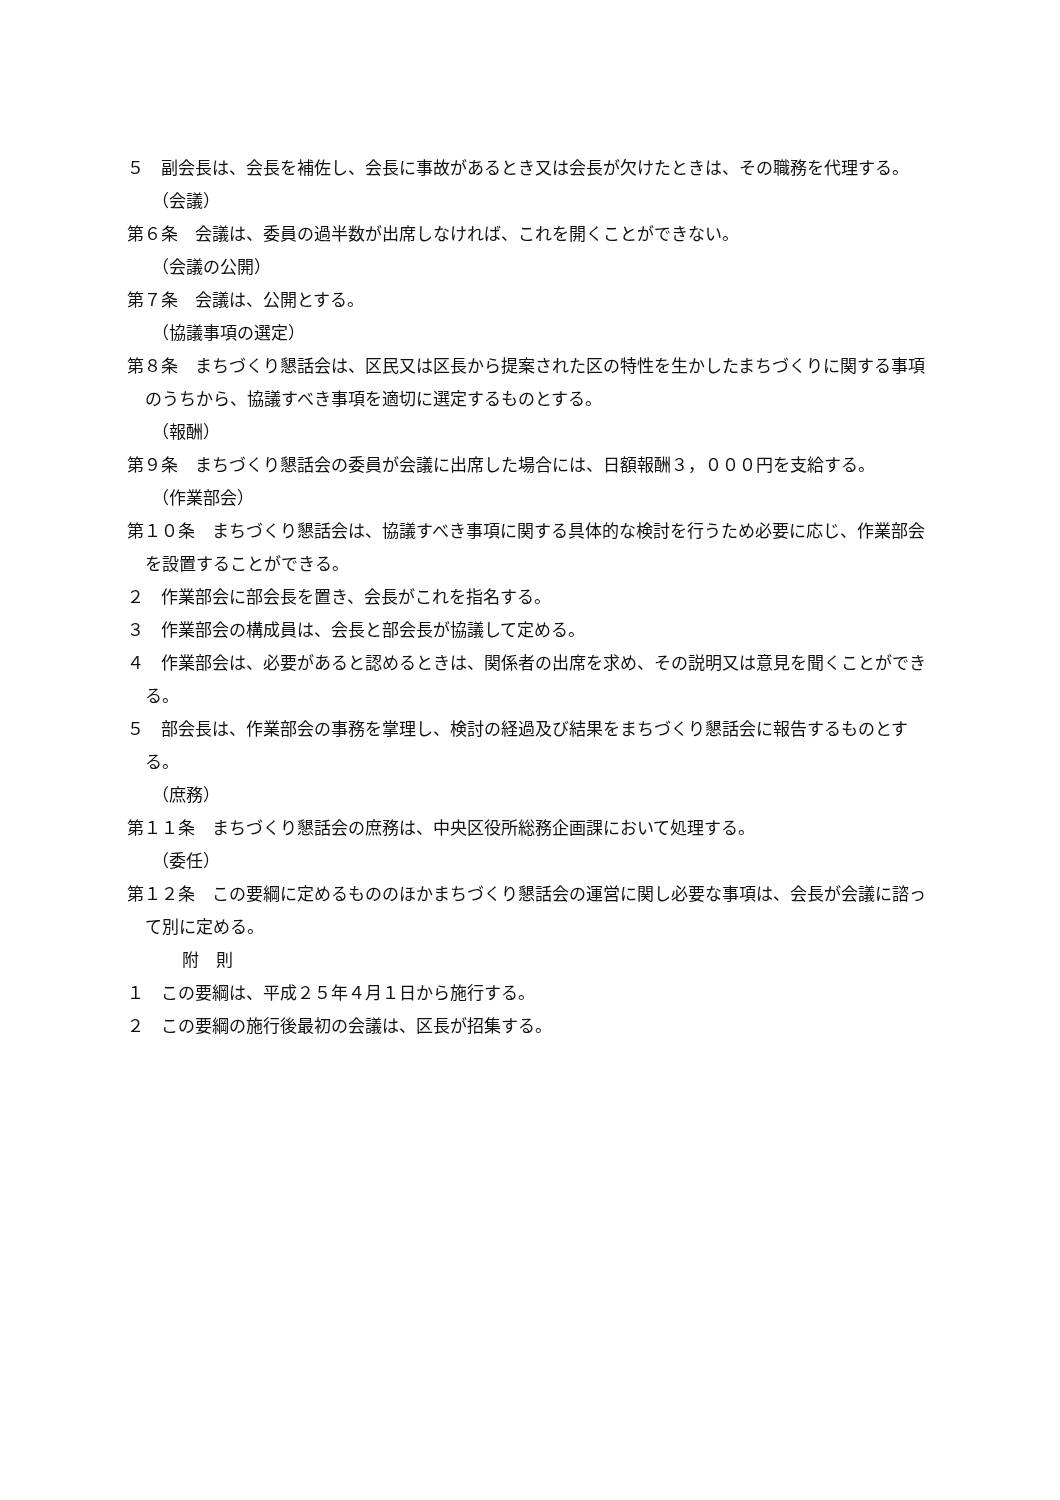５　副会長は、会長を補佐し、会長に事故があるとき又は会長が欠けたときは、その職務を代理する。
（会議）
第６条　会議は、委員の過半数が出席しなければ、これを開くことができない。
（会議の公開）
第７条　会議は、公開とする。
（協議事項の選定）
第８条　まちづくり懇話会は、区民又は区長から提案された区の特性を生かしたまちづくりに関する事項のうちから、協議すべき事項を適切に選定するものとする。
（報酬）
第９条　まちづくり懇話会の委員が会議に出席した場合には、日額報酬３，０００円を支給する。
（作業部会）
第１０条　まちづくり懇話会は、協議すべき事項に関する具体的な検討を行うため必要に応じ、作業部会を設置することができる。
２　作業部会に部会長を置き、会長がこれを指名する。
３　作業部会の構成員は、会長と部会長が協議して定める。
４　作業部会は、必要があると認めるときは、関係者の出席を求め、その説明又は意見を聞くことができる。
５　部会長は、作業部会の事務を掌理し、検討の経過及び結果をまちづくり懇話会に報告するものとする。
（庶務）
第１１条　まちづくり懇話会の庶務は、中央区役所総務企画課において処理する。
（委任）
第１２条　この要綱に定めるもののほかまちづくり懇話会の運営に関し必要な事項は、会長が会議に諮って別に定める。
附　則
１　この要綱は、平成２５年４月１日から施行する。
２　この要綱の施行後最初の会議は、区長が招集する。